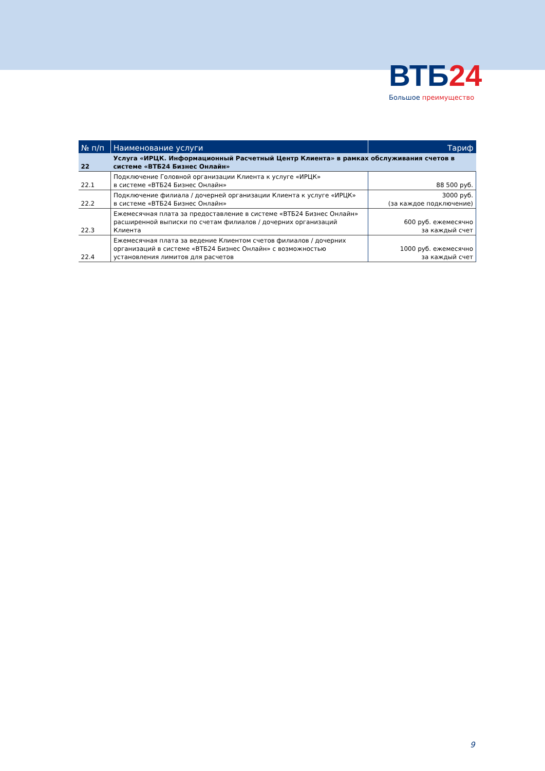ВТБ24
Большое преимущество
| № п/п | Наименование услуги | Тариф |
| --- | --- | --- |
| 22 | Услуга «ИРЦК. Информационный Расчетный Центр Клиента» в рамках обслуживания счетов в системе «ВТБ24 Бизнес Онлайн» | |
| 22.1 | Подключение Головной организации Клиента к услуге «ИРЦК» в системе «ВТБ24 Бизнес Онлайн» | 88 500 руб. |
| 22.2 | Подключение филиала / дочерней организации Клиента к услуге «ИРЦК» в системе «ВТБ24 Бизнес Онлайн» | 3000 руб. (за каждое подключение) |
| 22.3 | Ежемесячная плата за предоставление в системе «ВТБ24 Бизнес Онлайн» расширенной выписки по счетам филиалов / дочерних организаций Клиента | 600 руб. ежемесячно за каждый счет |
| 22.4 | Ежемесячная плата за ведение Клиентом счетов филиалов / дочерних организаций в системе «ВТБ24 Бизнес Онлайн» с возможностью установления лимитов для расчетов | 1000 руб. ежемесячно за каждый счет |
9